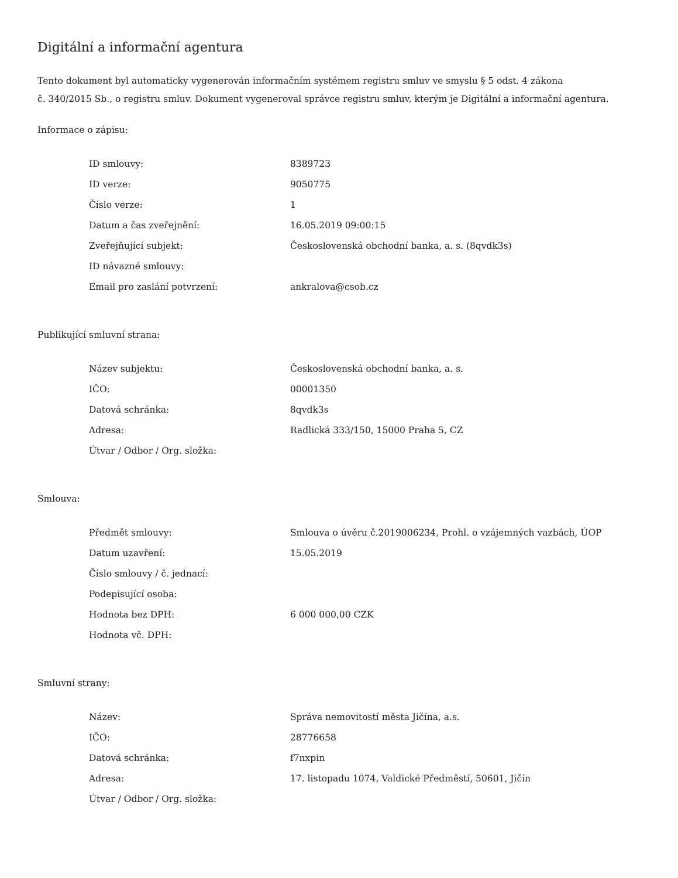Digitální a informační agentura
Tento dokument byl automaticky vygenerován informačním systémem registru smluv ve smyslu § 5 odst. 4 zákona
č. 340/2015 Sb., o registru smluv. Dokument vygeneroval správce registru smluv, kterým je Digitální a informační agentura.
Informace o zápisu:
| ID smlouvy: | 8389723 |
| ID verze: | 9050775 |
| Číslo verze: | 1 |
| Datum a čas zveřejnění: | 16.05.2019 09:00:15 |
| Zveřejňující subjekt: | Československá obchodní banka, a. s. (8qvdk3s) |
| ID návazné smlouvy: | |
| Email pro zaslání potvrzení: | ankralova@csob.cz |
Publikující smluvní strana:
| Název subjektu: | Československá obchodní banka, a. s. |
| IČO: | 00001350 |
| Datová schránka: | 8qvdk3s |
| Adresa: | Radlická 333/150, 15000 Praha 5, CZ |
| Útvar / Odbor / Org. složka: | |
Smlouva:
| Předmět smlouvy: | Smlouva o úvěru č.2019006234, Prohl. o vzájemných vazbách, ÚOP |
| Datum uzavření: | 15.05.2019 |
| Číslo smlouvy / č. jednací: | |
| Podepisující osoba: | |
| Hodnota bez DPH: | 6 000 000,00 CZK |
| Hodnota vč. DPH: | |
Smluvní strany:
| Název: | Správa nemovitostí města Jičína, a.s. |
| IČO: | 28776658 |
| Datová schránka: | f7nxpin |
| Adresa: | 17. listopadu 1074, Valdické Předměstí, 50601, Jičín |
| Útvar / Odbor / Org. složka: | |